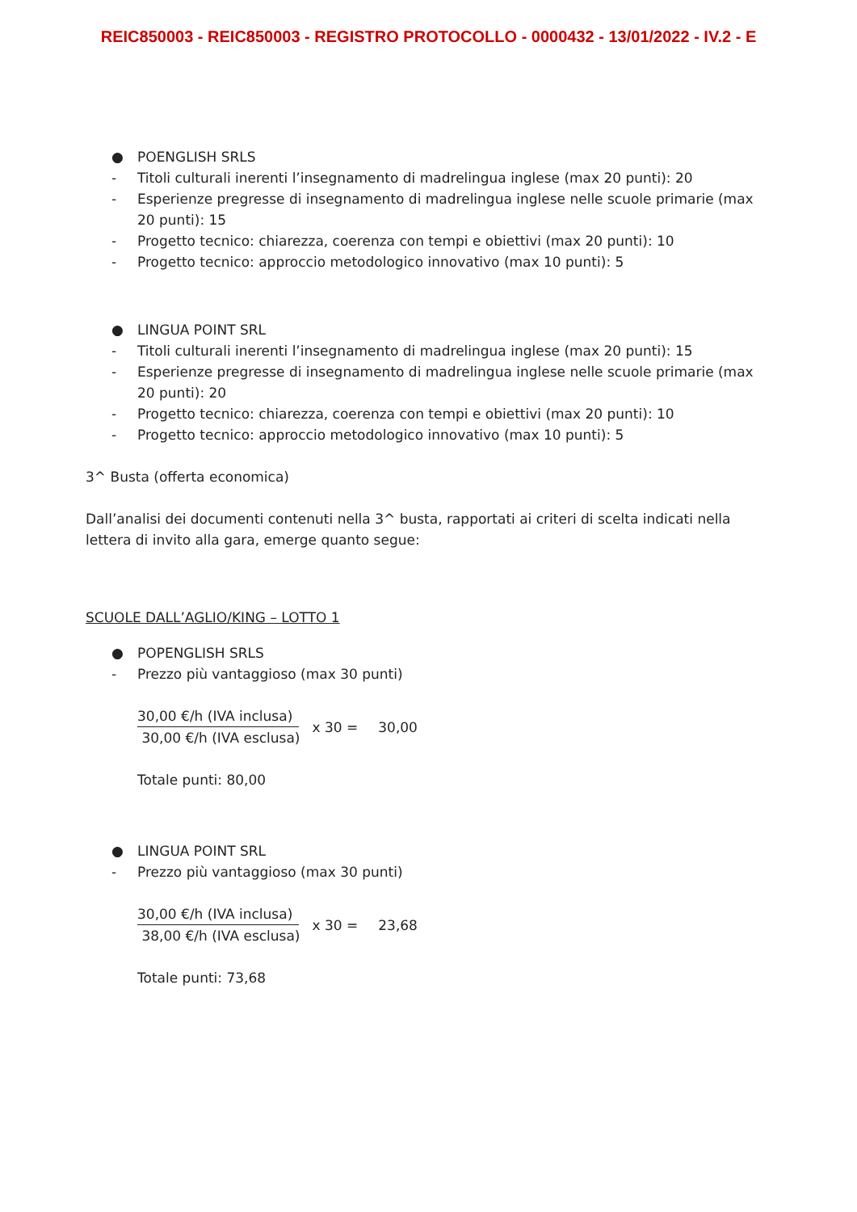REIC850003 - REIC850003 - REGISTRO PROTOCOLLO - 0000432 - 13/01/2022 - IV.2 - E
● POENGLISH SRLS
- Titoli culturali inerenti l’insegnamento di madrelingua inglese (max 20 punti): 20
- Esperienze pregresse di insegnamento di madrelingua inglese nelle scuole primarie (max 20 punti): 15
- Progetto tecnico: chiarezza, coerenza con tempi e obiettivi (max 20 punti): 10
- Progetto tecnico: approccio metodologico innovativo (max 10 punti): 5
● LINGUA POINT SRL
- Titoli culturali inerenti l’insegnamento di madrelingua inglese (max 20 punti): 15
- Esperienze pregresse di insegnamento di madrelingua inglese nelle scuole primarie (max 20 punti): 20
- Progetto tecnico: chiarezza, coerenza con tempi e obiettivi (max 20 punti): 10
- Progetto tecnico: approccio metodologico innovativo (max 10 punti): 5
3^ Busta (offerta economica)
Dall’analisi dei documenti contenuti nella 3^ busta, rapportati ai criteri di scelta indicati nella lettera di invito alla gara, emerge quanto segue:
SCUOLE DALL’AGLIO/KING – LOTTO 1
● POPENGLISH SRLS
- Prezzo più vantaggioso (max 30 punti)
30,00 €/h (IVA inclusa)
30,00 €/h (IVA esclusa)
x 30 = 30,00
Totale punti: 80,00
● LINGUA POINT SRL
- Prezzo più vantaggioso (max 30 punti)
30,00 €/h (IVA inclusa)
38,00 €/h (IVA esclusa)
x 30 = 23,68
Totale punti: 73,68